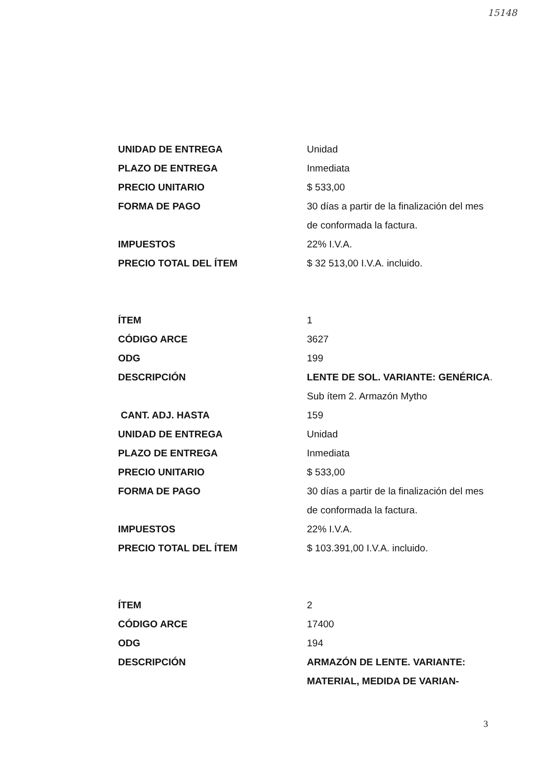15148
| UNIDAD DE ENTREGA | Unidad |
| PLAZO DE ENTREGA | Inmediata |
| PRECIO UNITARIO | $ 533,00 |
| FORMA DE PAGO | 30 días a partir de la finalización del mes de conformada la factura. |
| IMPUESTOS | 22% I.V.A. |
| PRECIO TOTAL DEL ÍTEM | $ 32 513,00 I.V.A. incluido. |
| ÍTEM | 1 |
| CÓDIGO ARCE | 3627 |
| ODG | 199 |
| DESCRIPCIÓN | LENTE DE SOL. VARIANTE: GENÉRICA . Sub ítem 2. Armazón Mytho |
| CANT. ADJ. HASTA | 159 |
| UNIDAD DE ENTREGA | Unidad |
| PLAZO DE ENTREGA | Inmediata |
| PRECIO UNITARIO | $ 533,00 |
| FORMA DE PAGO | 30 días a partir de la finalización del mes de conformada la factura. |
| IMPUESTOS | 22% I.V.A. |
| PRECIO TOTAL DEL ÍTEM | $ 103.391,00 I.V.A. incluido. |
| ÍTEM | 2 |
| CÓDIGO ARCE | 17400 |
| ODG | 194 |
| DESCRIPCIÓN | ARMAZÓN DE LENTE. VARIANTE: MATERIAL, MEDIDA DE VARIAN- |
3